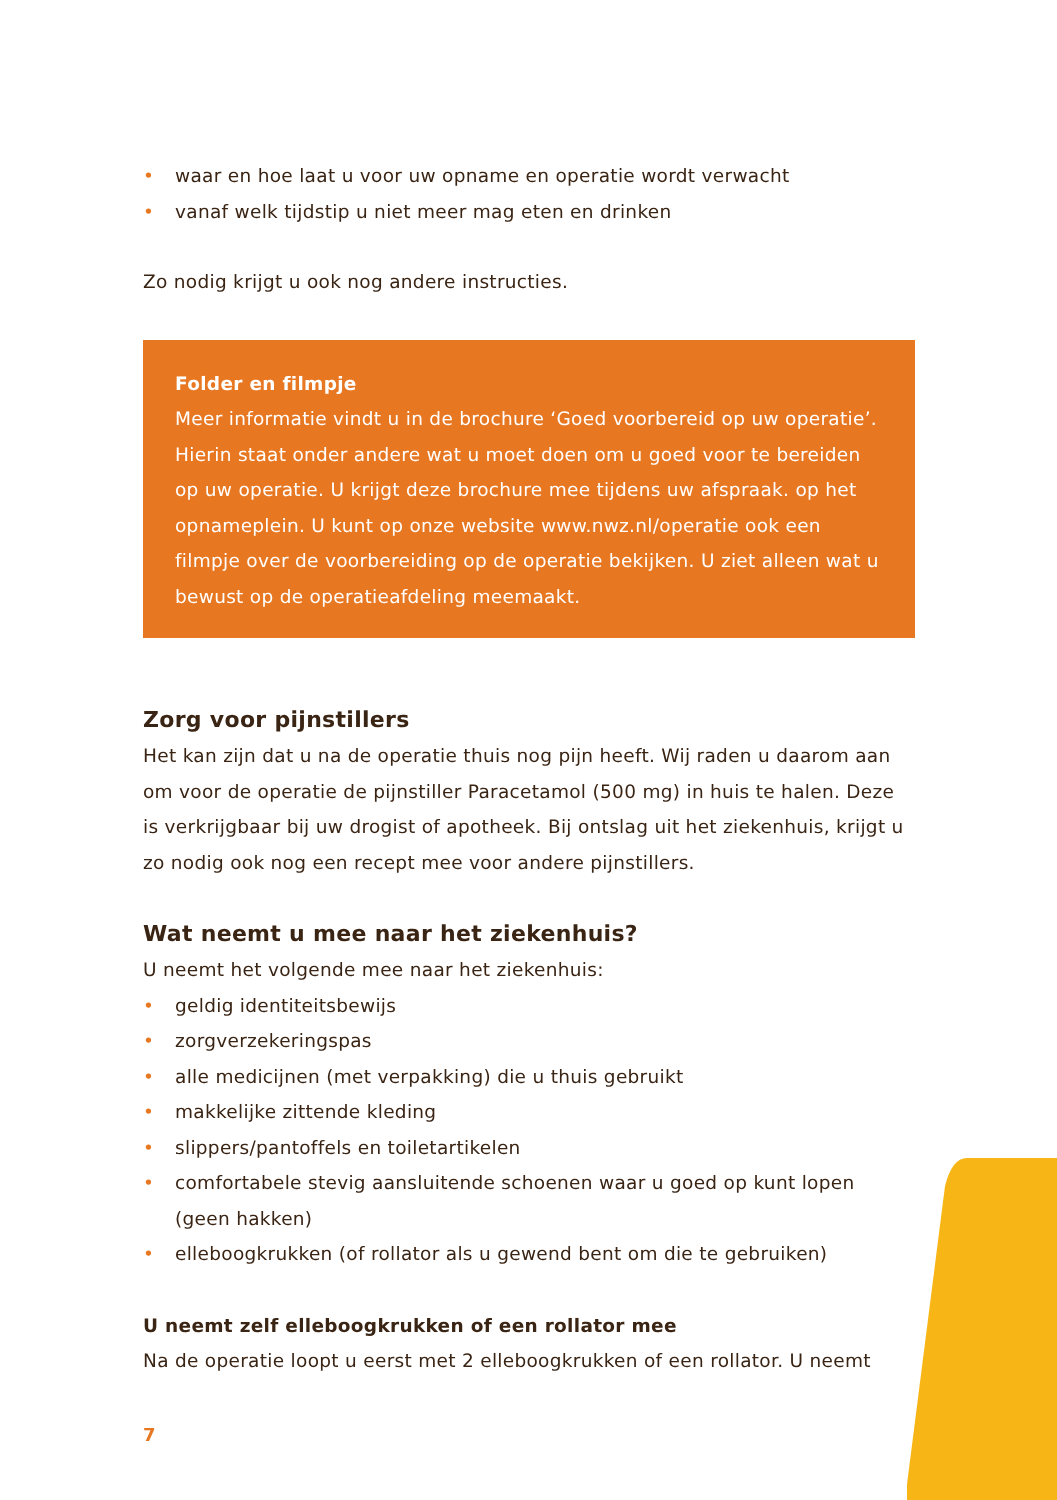• waar en hoe laat u voor uw opname en operatie wordt verwacht
• vanaf welk tijdstip u niet meer mag eten en drinken
Zo nodig krijgt u ook nog andere instructies.
Folder en filmpje
Meer informatie vindt u in de brochure ‘Goed voorbereid op uw operatie’. Hierin staat onder andere wat u moet doen om u goed voor te bereiden op uw operatie. U krijgt deze brochure mee tijdens uw afspraak. op het opnameplein. U kunt op onze website www.nwz.nl/operatie ook een filmpje over de voorbereiding op de operatie bekijken. U ziet alleen wat u bewust op de operatieafdeling meemaakt.
Zorg voor pijnstillers
Het kan zijn dat u na de operatie thuis nog pijn heeft. Wij raden u daarom aan om voor de operatie de pijnstiller Paracetamol (500 mg) in huis te halen. Deze is verkrijgbaar bij uw drogist of apotheek. Bij ontslag uit het ziekenhuis, krijgt u zo nodig ook nog een recept mee voor andere pijnstillers.
Wat neemt u mee naar het ziekenhuis?
U neemt het volgende mee naar het ziekenhuis:
• geldig identiteitsbewijs
• zorgverzekeringspas
• alle medicijnen (met verpakking) die u thuis gebruikt
• makkelijke zittende kleding
• slippers/pantoffels en toiletartikelen
• comfortabele stevig aansluitende schoenen waar u goed op kunt lopen (geen hakken)
• elleboogkrukken (of rollator als u gewend bent om die te gebruiken)
U neemt zelf elleboogkrukken of een rollator mee
Na de operatie loopt u eerst met 2 elleboogkrukken of een rollator. U neemt
7